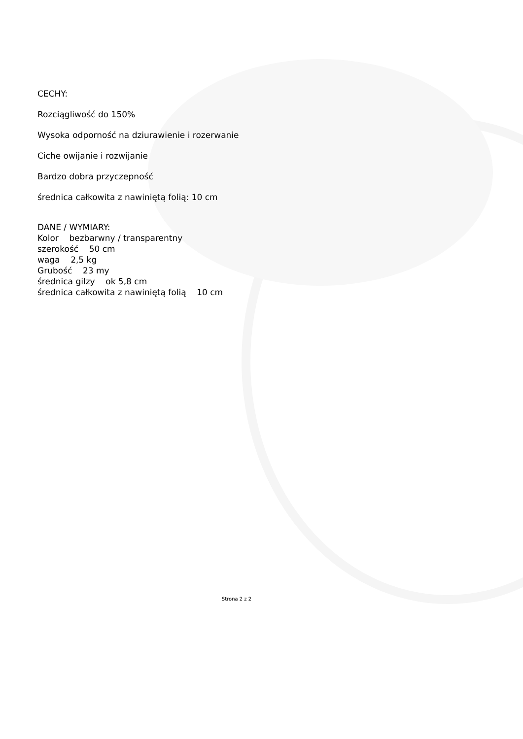CECHY:
Rozciągliwość do 150%
Wysoka odporność na dziurawienie i rozerwanie
Ciche owijanie i rozwijanie
Bardzo dobra przyczepność
średnica całkowita z nawiniętą folią: 10 cm
DANE / WYMIARY:
Kolor bezbarwny / transparentny
szerokość 50 cm
waga 2,5 kg
Grubość 23 my
średnica gilzy ok 5,8 cm
średnica całkowita z nawiniętą folią 10 cm
Strona 2 z 2